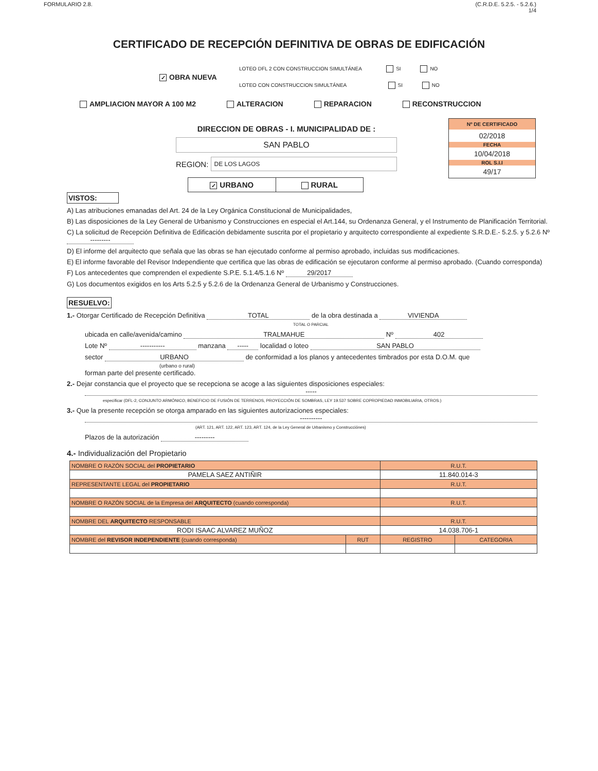FORMULARIO 2.8. (C.R.D.E. 5.2.5. - 5.2.6.)
1/4
CERTIFICADO DE RECEPCIÓN DEFINITIVA DE OBRAS DE EDIFICACIÓN
✓ OBRA NUEVA
LOTEO DFL 2 CON CONSTRUCCION SIMULTÁNEA SI NO
LOTEO CON CONSTRUCCION SIMULTÁNEA SI NO
AMPLIACION MAYOR A 100 M2 ALTERACION REPARACION RECONSTRUCCION
DIRECCION DE OBRAS - I. MUNICIPALIDAD DE :
SAN PABLO
REGION:
DE LOS LAGOS
✓ URBANO RURAL
Nº DE CERTIFICADO
02/2018
FECHA
10/04/2018
ROL S.I.I
49/17
VISTOS:
A) Las atribuciones emanadas del Art. 24 de la Ley Orgánica Constitucional de Municipalidades,
B) Las disposiciones de la Ley General de Urbanismo y Construcciones en especial el Art.144, su Ordenanza General, y el Instrumento de Planificación Territorial.
C) La solicitud de Recepción Definitiva de Edificación debidamente suscrita por el propietario y arquitecto correspondiente al expediente S.R.D.E.- 5.2.5. y 5.2.6 Nº ---------
D) El informe del arquitecto que señala que las obras se han ejecutado conforme al permiso aprobado, incluidas sus modificaciones.
E) El informe favorable del Revisor Independiente que certifica que las obras de edificación se ejecutaron conforme al permiso aprobado. (Cuando corresponda)
F) Los antecedentes que comprenden el expediente S.P.E. 5.1.4/5.1.6 Nº 29/2017
G) Los documentos exigidos en los Arts 5.2.5 y 5.2.6 de la Ordenanza General de Urbanismo y Construcciones.
RESUELVO:
1.- Otorgar Certificado de Recepción Definitiva TOTAL de la obra destinada a VIVIENDA
TOTAL O PARCIAL
ubicada en calle/avenida/camino TRALMAHUE Nº 402
Lote Nº ----------- manzana ----- localidad o loteo SAN PABLO
sector URBANO de conformidad a los planos y antecedentes timbrados por esta D.O.M. que
(urbano o rural)
forman parte del presente certificado.
2.- Dejar constancia que el proyecto que se recepciona se acoge a las siguientes disposiciones especiales:
-----
especificar (DFL-2, CONJUNTO ARMÓNICO, BENEFICIO DE FUSIÓN DE TERRENOS, PROYECCIÓN DE SOMBRAS, LEY 19.537 SOBRE COPROPIEDAD INMOBILIARIA, OTROS.)
3.- Que la presente recepción se otorga amparado en las siguientes autorizaciones especiales:
----------
(ART. 121, ART. 122, ART. 123, ART. 124, de la Ley General de Urbanismo y Construcciónes)
Plazos de la autorización ---------
4.- Individualización del Propietario
| NOMBRE O RAZÓN SOCIAL del PROPIETARIO | | R.U.T. | |
| PAMELA SAEZ ANTIÑIR | | 11.840.014-3 | |
| REPRESENTANTE LEGAL del PROPIETARIO | | R.U.T. | |
| NOMBRE O RAZÓN SOCIAL de la Empresa del ARQUITECTO (cuando corresponda) | | R.U.T. | |
| NOMBRE DEL ARQUITECTO RESPONSABLE | | R.U.T. | |
| RODI ISAAC ALVAREZ MUÑOZ | | 14.038.706-1 | |
| NOMBRE del REVISOR INDEPENDIENTE (cuando corresponda) | RUT | REGISTRO | CATEGORIA |